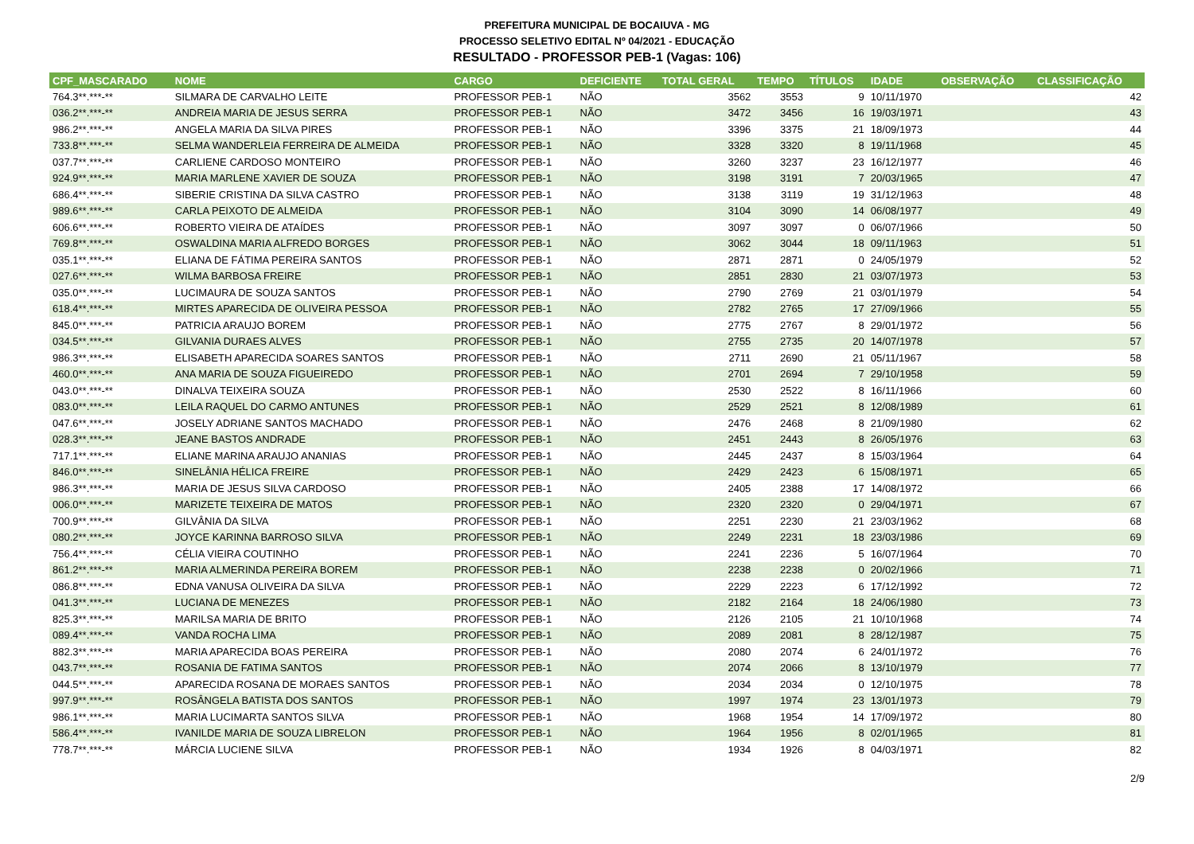PREFEITURA MUNICIPAL DE BOCAIUVA - MG
PROCESSO SELETIVO EDITAL Nº 04/2021 - EDUCAÇÃO
RESULTADO - PROFESSOR PEB-1 (Vagas: 106)
| CPF_MASCARADO | NOME | CARGO | DEFICIENTE | TOTAL GERAL | TEMPO | TÍTULOS | IDADE | OBSERVAÇÃO | CLASSIFICAÇÃO |
| --- | --- | --- | --- | --- | --- | --- | --- | --- | --- |
| 764.3**.***-** | SILMARA DE CARVALHO LEITE | PROFESSOR PEB-1 | NÃO | 3562 | 3553 | 9 | 10/11/1970 | | 42 |
| 036.2**.***-** | ANDREIA MARIA DE JESUS SERRA | PROFESSOR PEB-1 | NÃO | 3472 | 3456 | 16 | 19/03/1971 | | 43 |
| 986.2**.***-** | ANGELA MARIA DA SILVA PIRES | PROFESSOR PEB-1 | NÃO | 3396 | 3375 | 21 | 18/09/1973 | | 44 |
| 733.8**.***-** | SELMA WANDERLEIA FERREIRA DE ALMEIDA | PROFESSOR PEB-1 | NÃO | 3328 | 3320 | 8 | 19/11/1968 | | 45 |
| 037.7**.***-** | CARLIENE CARDOSO MONTEIRO | PROFESSOR PEB-1 | NÃO | 3260 | 3237 | 23 | 16/12/1977 | | 46 |
| 924.9**.***-** | MARIA MARLENE XAVIER DE SOUZA | PROFESSOR PEB-1 | NÃO | 3198 | 3191 | 7 | 20/03/1965 | | 47 |
| 686.4**.***-** | SIBERIE CRISTINA DA SILVA CASTRO | PROFESSOR PEB-1 | NÃO | 3138 | 3119 | 19 | 31/12/1963 | | 48 |
| 989.6**.***-** | CARLA PEIXOTO DE ALMEIDA | PROFESSOR PEB-1 | NÃO | 3104 | 3090 | 14 | 06/08/1977 | | 49 |
| 606.6**.***-** | ROBERTO VIEIRA DE ATAÍDES | PROFESSOR PEB-1 | NÃO | 3097 | 3097 | 0 | 06/07/1966 | | 50 |
| 769.8**.***-** | OSWALDINA MARIA ALFREDO BORGES | PROFESSOR PEB-1 | NÃO | 3062 | 3044 | 18 | 09/11/1963 | | 51 |
| 035.1**.***-** | ELIANA DE FÁTIMA PEREIRA SANTOS | PROFESSOR PEB-1 | NÃO | 2871 | 2871 | 0 | 24/05/1979 | | 52 |
| 027.6**.***-** | WILMA BARBOSA FREIRE | PROFESSOR PEB-1 | NÃO | 2851 | 2830 | 21 | 03/07/1973 | | 53 |
| 035.0**.***-** | LUCIMAURA DE SOUZA SANTOS | PROFESSOR PEB-1 | NÃO | 2790 | 2769 | 21 | 03/01/1979 | | 54 |
| 618.4**.***-** | MIRTES APARECIDA DE OLIVEIRA PESSOA | PROFESSOR PEB-1 | NÃO | 2782 | 2765 | 17 | 27/09/1966 | | 55 |
| 845.0**.***-** | PATRICIA ARAUJO BOREM | PROFESSOR PEB-1 | NÃO | 2775 | 2767 | 8 | 29/01/1972 | | 56 |
| 034.5**.***-** | GILVANIA DURAES ALVES | PROFESSOR PEB-1 | NÃO | 2755 | 2735 | 20 | 14/07/1978 | | 57 |
| 986.3**.***-** | ELISABETH APARECIDA SOARES SANTOS | PROFESSOR PEB-1 | NÃO | 2711 | 2690 | 21 | 05/11/1967 | | 58 |
| 460.0**.***-** | ANA MARIA DE SOUZA FIGUEIREDO | PROFESSOR PEB-1 | NÃO | 2701 | 2694 | 7 | 29/10/1958 | | 59 |
| 043.0**.***-** | DINALVA TEIXEIRA SOUZA | PROFESSOR PEB-1 | NÃO | 2530 | 2522 | 8 | 16/11/1966 | | 60 |
| 083.0**.***-** | LEILA RAQUEL DO CARMO ANTUNES | PROFESSOR PEB-1 | NÃO | 2529 | 2521 | 8 | 12/08/1989 | | 61 |
| 047.6**.***-** | JOSELY ADRIANE SANTOS MACHADO | PROFESSOR PEB-1 | NÃO | 2476 | 2468 | 8 | 21/09/1980 | | 62 |
| 028.3**.***-** | JEANE BASTOS ANDRADE | PROFESSOR PEB-1 | NÃO | 2451 | 2443 | 8 | 26/05/1976 | | 63 |
| 717.1**.***-** | ELIANE MARINA ARAUJO ANANIAS | PROFESSOR PEB-1 | NÃO | 2445 | 2437 | 8 | 15/03/1964 | | 64 |
| 846.0**.***-** | SINELÂNIA HÉLICA FREIRE | PROFESSOR PEB-1 | NÃO | 2429 | 2423 | 6 | 15/08/1971 | | 65 |
| 986.3**.***-** | MARIA DE JESUS SILVA CARDOSO | PROFESSOR PEB-1 | NÃO | 2405 | 2388 | 17 | 14/08/1972 | | 66 |
| 006.0**.***-** | MARIZETE TEIXEIRA DE MATOS | PROFESSOR PEB-1 | NÃO | 2320 | 2320 | 0 | 29/04/1971 | | 67 |
| 700.9**.***-** | GILVÂNIA DA SILVA | PROFESSOR PEB-1 | NÃO | 2251 | 2230 | 21 | 23/03/1962 | | 68 |
| 080.2**.***-** | JOYCE KARINNA BARROSO SILVA | PROFESSOR PEB-1 | NÃO | 2249 | 2231 | 18 | 23/03/1986 | | 69 |
| 756.4**.***-** | CÉLIA VIEIRA COUTINHO | PROFESSOR PEB-1 | NÃO | 2241 | 2236 | 5 | 16/07/1964 | | 70 |
| 861.2**.***-** | MARIA ALMERINDA PEREIRA BOREM | PROFESSOR PEB-1 | NÃO | 2238 | 2238 | 0 | 20/02/1966 | | 71 |
| 086.8**.***-** | EDNA VANUSA OLIVEIRA DA SILVA | PROFESSOR PEB-1 | NÃO | 2229 | 2223 | 6 | 17/12/1992 | | 72 |
| 041.3**.***-** | LUCIANA DE MENEZES | PROFESSOR PEB-1 | NÃO | 2182 | 2164 | 18 | 24/06/1980 | | 73 |
| 825.3**.***-** | MARILSA MARIA DE BRITO | PROFESSOR PEB-1 | NÃO | 2126 | 2105 | 21 | 10/10/1968 | | 74 |
| 089.4**.***-** | VANDA ROCHA LIMA | PROFESSOR PEB-1 | NÃO | 2089 | 2081 | 8 | 28/12/1987 | | 75 |
| 882.3**.***-** | MARIA APARECIDA BOAS PEREIRA | PROFESSOR PEB-1 | NÃO | 2080 | 2074 | 6 | 24/01/1972 | | 76 |
| 043.7**.***-** | ROSANIA DE FATIMA SANTOS | PROFESSOR PEB-1 | NÃO | 2074 | 2066 | 8 | 13/10/1979 | | 77 |
| 044.5**.***-** | APARECIDA ROSANA DE MORAES SANTOS | PROFESSOR PEB-1 | NÃO | 2034 | 2034 | 0 | 12/10/1975 | | 78 |
| 997.9**.***-** | ROSÂNGELA BATISTA DOS SANTOS | PROFESSOR PEB-1 | NÃO | 1997 | 1974 | 23 | 13/01/1973 | | 79 |
| 986.1**.***-** | MARIA LUCIMARTA SANTOS SILVA | PROFESSOR PEB-1 | NÃO | 1968 | 1954 | 14 | 17/09/1972 | | 80 |
| 586.4**.***-** | IVANILDE MARIA DE SOUZA LIBRELON | PROFESSOR PEB-1 | NÃO | 1964 | 1956 | 8 | 02/01/1965 | | 81 |
| 778.7**.***-** | MÁRCIA LUCIENE SILVA | PROFESSOR PEB-1 | NÃO | 1934 | 1926 | 8 | 04/03/1971 | | 82 |
2/9